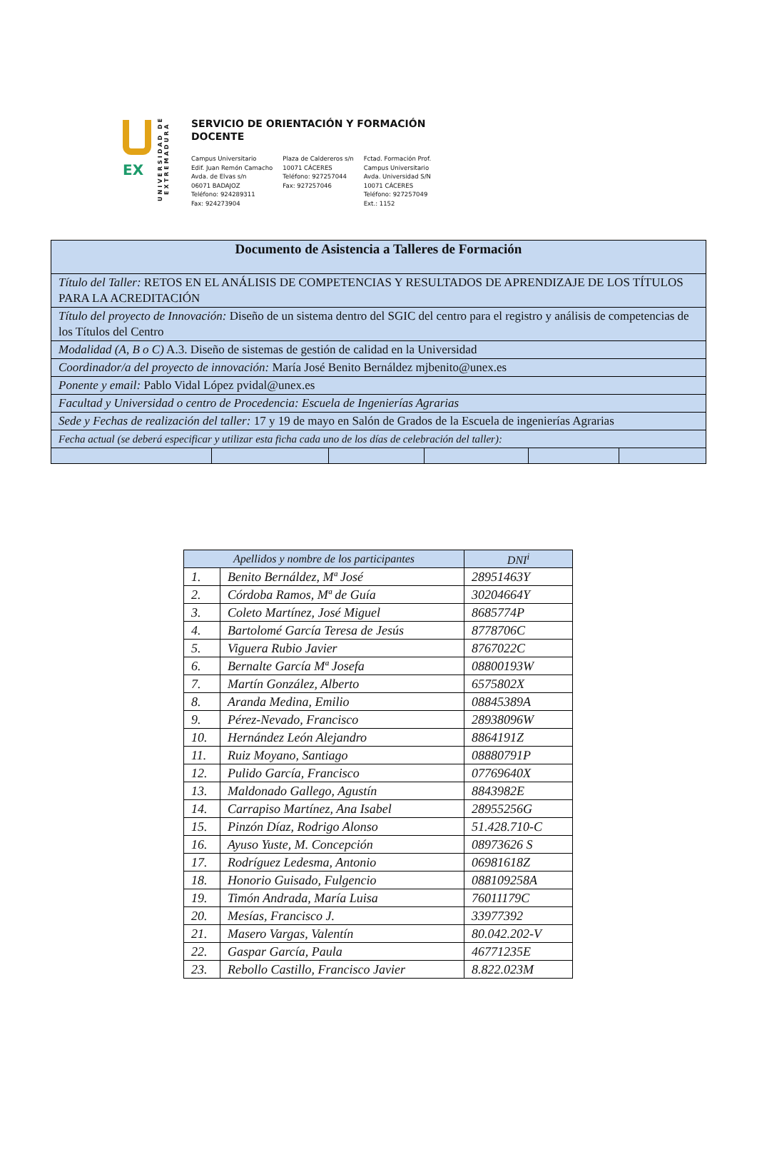EX
UNIVERSIDAD DE EXTREMADURA
SERVICIO DE ORIENTACIÓN Y FORMACIÓN
DOCENTE
Campus Universitario
Edif. Juan Remón Camacho
Avda. de Elvas s/n
06071 BADAJOZ
Teléfono: 924289311
Fax: 924273904
Plaza de Caldereros s/n
10071 CÁCERES
Teléfono: 927257044
Fax: 927257046
Fctad. Formación Prof.
Campus Universitario
Avda. Universidad S/N
10071 CÁCERES
Teléfono: 927257049
Ext.: 1152
| Documento de Asistencia a Talleres de Formación | | | | | |
| Título del Taller: RETOS EN EL ANÁLISIS DE COMPETENCIAS Y RESULTADOS DE APRENDIZAJE DE LOS TÍTULOS PARA LA ACREDITACIÓN | | | | | |
| Título del proyecto de Innovación: Diseño de un sistema dentro del SGIC del centro para el registro y análisis de competencias de los Títulos del Centro | | | | | |
| Modalidad (A, B o C) A.3. Diseño de sistemas de gestión de calidad en la Universidad | | | | | |
| Coordinador/a del proyecto de innovación: María José Benito Bernáldez mjbenito@unex.es | | | | | |
| Ponente y email: Pablo Vidal López pvidal@unex.es | | | | | |
| Facultad y Universidad o centro de Procedencia: Escuela de Ingenierías Agrarias | | | | | |
| Sede y Fechas de realización del taller: 17 y 19 de mayo en Salón de Grados de la Escuela de ingenierías Agrarias | | | | | |
| Fecha actual (se deberá especificar y utilizar esta ficha cada uno de los días de celebración del taller): | | | | | |
| Apellidos y nombre de los participantes | | DNI<sup>i</sup> |
| --- | --- | --- |
| 1. | Benito Bernáldez, Mª José | 28951463Y |
| 2. | Córdoba Ramos, Mª de Guía | 30204664Y |
| 3. | Coleto Martínez, José Miguel | 8685774P |
| 4. | Bartolomé García Teresa de Jesús | 8778706C |
| 5. | Viguera Rubio Javier | 8767022C |
| 6. | Bernalte García Mª Josefa | 08800193W |
| 7. | Martín González, Alberto | 6575802X |
| 8. | Aranda Medina, Emilio | 08845389A |
| 9. | Pérez-Nevado, Francisco | 28938096W |
| 10. | Hernández León Alejandro | 8864191Z |
| 11. | Ruiz Moyano, Santiago | 08880791P |
| 12. | Pulido García, Francisco | 07769640X |
| 13. | Maldonado Gallego, Agustín | 8843982E |
| 14. | Carrapiso Martínez, Ana Isabel | 28955256G |
| 15. | Pinzón Díaz, Rodrigo Alonso | 51.428.710-C |
| 16. | Ayuso Yuste, M. Concepción | 08973626 S |
| 17. | Rodríguez Ledesma, Antonio | 06981618Z |
| 18. | Honorio Guisado, Fulgencio | 088109258A |
| 19. | Timón Andrada, María Luisa | 76011179C |
| 20. | Mesías, Francisco J. | 33977392 |
| 21. | Masero Vargas, Valentín | 80.042.202-V |
| 22. | Gaspar García, Paula | 46771235E |
| 23. | Rebollo Castillo, Francisco Javier | 8.822.023M |